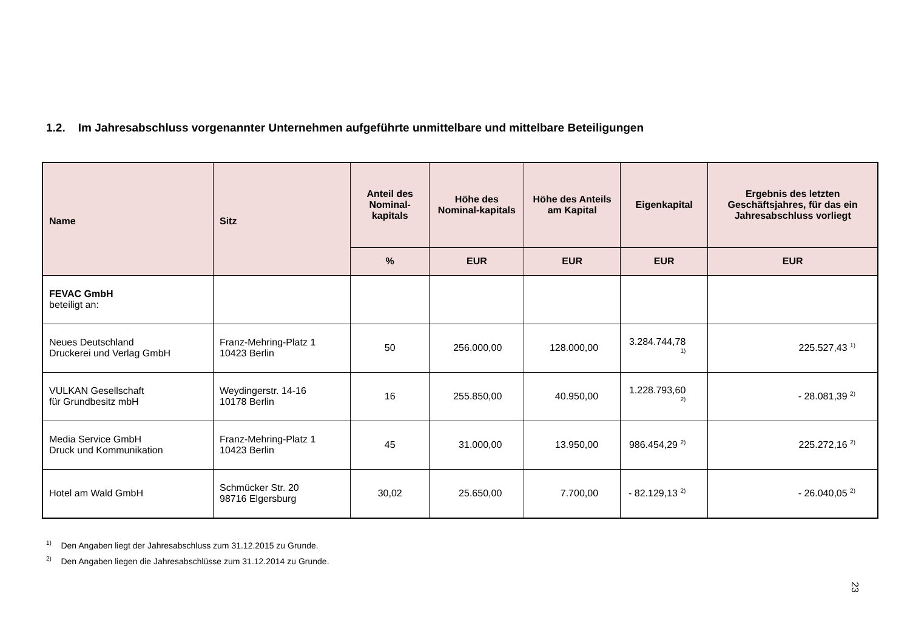1.2. Im Jahresabschluss vorgenannter Unternehmen aufgeführte unmittelbare und mittelbare Beteiligungen
| Name | Sitz | Anteil des Nominal-kapitals | Höhe des Nominal-kapitals | Höhe des Anteils am Kapital | Eigenkapital | Ergebnis des letzten Geschäftsjahres, für das ein Jahresabschluss vorliegt |
| --- | --- | --- | --- | --- | --- | --- |
| | | % | EUR | EUR | EUR | EUR |
| FEVAC GmbH beteiligt an: | | | | | | |
| Neues Deutschland Druckerei und Verlag GmbH | Franz-Mehring-Platz 1 10423 Berlin | 50 | 256.000,00 | 128.000,00 | 3.284.744,78 <sup>1)</sup> | 225.527,43 <sup>1)</sup> |
| VULKAN Gesellschaft für Grundbesitz mbH | Weydingerstr. 14-16 10178 Berlin | 16 | 255.850,00 | 40.950,00 | 1.228.793,60 <sup>2)</sup> | - 28.081,39 <sup>2)</sup> |
| Media Service GmbH Druck und Kommunikation | Franz-Mehring-Platz 1 10423 Berlin | 45 | 31.000,00 | 13.950,00 | 986.454,29 <sup>2)</sup> | 225.272,16 <sup>2)</sup> |
| Hotel am Wald GmbH | Schmücker Str. 20 98716 Elgersburg | 30,02 | 25.650,00 | 7.700,00 | - 82.129,13 <sup>2)</sup> | - 26.040,05 <sup>2)</sup> |
<sup>1)</sup> Den Angaben liegt der Jahresabschluss zum 31.12.2015 zu Grunde.
<sup>2)</sup> Den Angaben liegen die Jahresabschlüsse zum 31.12.2014 zu Grunde.
23